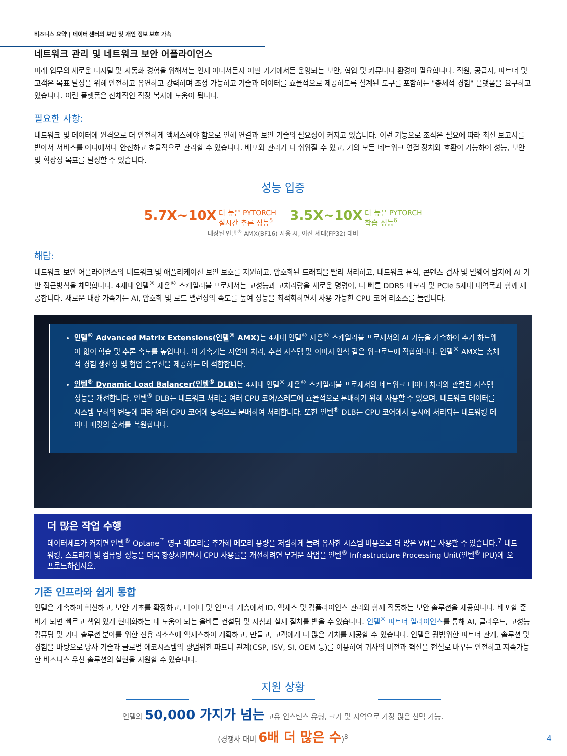비즈니스 요약 | 데이터 센터의 보안 및 개인 정보 보호 가속
네트워크 관리 및 네트워크 보안 어플라이언스
미래 업무의 새로운 디지털 및 자동화 경험을 위해서는 언제 어디서든지 어떤 기기에서든 운영되는 보안, 협업 및 커뮤니티 환경이 필요합니다. 직원, 공급자, 파트너 및 고객은 목표 달성을 위해 안전하고 유연하고 강력하며 조정 가능하고 기술과 데이터를 효율적으로 제공하도록 설계된 도구를 포함하는 "총체적 경험" 플랫폼을 요구하고 있습니다. 이런 플랫폼은 전체적인 직장 복지에 도움이 됩니다.
필요한 사항:
네트워크 및 데이터에 원격으로 더 안전하게 액세스해야 함으로 인해 연결과 보안 기술의 필요성이 커지고 있습니다. 이런 기능으로 조직은 필요에 따라 최신 보고서를 받아서 서비스를 어디에서나 안전하고 효율적으로 관리할 수 있습니다. 배포와 관리가 더 쉬워질 수 있고, 거의 모든 네트워크 연결 장치와 호환이 가능하여 성능, 보안 및 확장성 목표를 달성할 수 있습니다.
성능 입증
5.7X~10X 더 높은 PYTORCH
실시간 추론 성능<sup>5</sup> 3.5X~10X 더 높은 PYTORCH
학습 성능<sup>6</sup>
내장된 인텔<sup>®</sup> AMX(BF16) 사용 시, 이전 세대(FP32) 대비
해답:
네트워크 보안 어플라이언스의 네트워크 및 애플리케이션 보안 보호를 지원하고, 암호화된 트래픽을 빨리 처리하고, 네트워크 분석, 콘텐츠 검사 및 멀웨어 탐지에 AI 기반 접근방식을 채택합니다. 4세대 인텔<sup>®</sup> 제온<sup>®</sup> 스케일러블 프로세서는 고성능과 고처리량을 새로운 명령어, 더 빠른 DDR5 메모리 및 PCIe 5세대 대역폭과 함께 제공합니다. 새로운 내장 가속기는 AI, 암호화 및 로드 밸런싱의 속도를 높여 성능을 최적화하면서 사용 가능한 CPU 코어 리소스를 늘립니다.
인텔<sup>®</sup> Advanced Matrix Extensions(인텔<sup>®</sup> AMX) 는 4세대 인텔<sup>®</sup> 제온<sup>®</sup> 스케일러블 프로세서의 AI 기능을 가속하여 추가 하드웨어 없이 학습 및 추론 속도를 높입니다. 이 가속기는 자연어 처리, 추천 시스템 및 이미지 인식 같은 워크로드에 적합합니다. 인텔<sup>®</sup> AMX는 총체적 경험 생산성 및 협업 솔루션을 제공하는 데 적합합니다.
인텔<sup>®</sup> Dynamic Load Balancer(인텔<sup>®</sup> DLB) 는 4세대 인텔<sup>®</sup> 제온<sup>®</sup> 스케일러블 프로세서의 네트워크 데이터 처리와 관련된 시스템 성능을 개선합니다. 인텔<sup>®</sup> DLB는 네트워크 처리를 여러 CPU 코어/스레드에 효율적으로 분배하기 위해 사용할 수 있으며, 네트워크 데이터를 시스템 부하의 변동에 따라 여러 CPU 코어에 동적으로 분배하여 처리합니다. 또한 인텔<sup>®</sup> DLB는 CPU 코어에서 동시에 처리되는 네트워킹 데이터 패킷의 순서를 복원합니다.
더 많은 작업 수행
데이터세트가 커지면 인텔<sup>®</sup> Optane<sup>™</sup> 영구 메모리를 추가해 메모리 용량을 저렴하게 늘려 유사한 시스템 비용으로 더 많은 VM을 사용할 수 있습니다.<sup>7</sup> 네트워킹, 스토리지 및 컴퓨팅 성능을 더욱 향상시키면서 CPU 사용률을 개선하려면 무거운 작업을 인텔<sup>®</sup> Infrastructure Processing Unit(인텔<sup>®</sup> IPU)에 오프로드하십시오.
기존 인프라와 쉽게 통합
인텔은 계속하여 혁신하고, 보안 기초를 확장하고, 데이터 및 인프라 계층에서 ID, 액세스 및 컴플라이언스 관리와 함께 작동하는 보안 솔루션을 제공합니다. 배포할 준비가 되면 빠르고 책임 있게 현대화하는 데 도움이 되는 올바른 컨설팅 및 지침과 실제 절차를 받을 수 있습니다. 인텔<sup>®</sup> 파트너 얼라이언스를 통해 AI, 클라우드, 고성능 컴퓨팅 및 기타 솔루션 분야를 위한 전용 리소스에 액세스하여 계획하고, 만들고, 고객에게 더 많은 가치를 제공할 수 있습니다. 인텔은 광범위한 파트너 관계, 솔루션 및 경험을 바탕으로 당사 기술과 글로벌 에코시스템의 광범위한 파트너 관계(CSP, ISV, SI, OEM 등)를 이용하여 귀사의 비전과 혁신을 현실로 바꾸는 안전하고 지속가능한 비즈니스 우선 솔루션의 실현을 지원할 수 있습니다.
지원 상황
인텔의 50,000 가지가 넘는 고유 인스턴스 유형, 크기 및 지역으로 가장 많은 선택 가능.
(경쟁사 대비 6배 더 많은 수)<sup>8</sup>
4